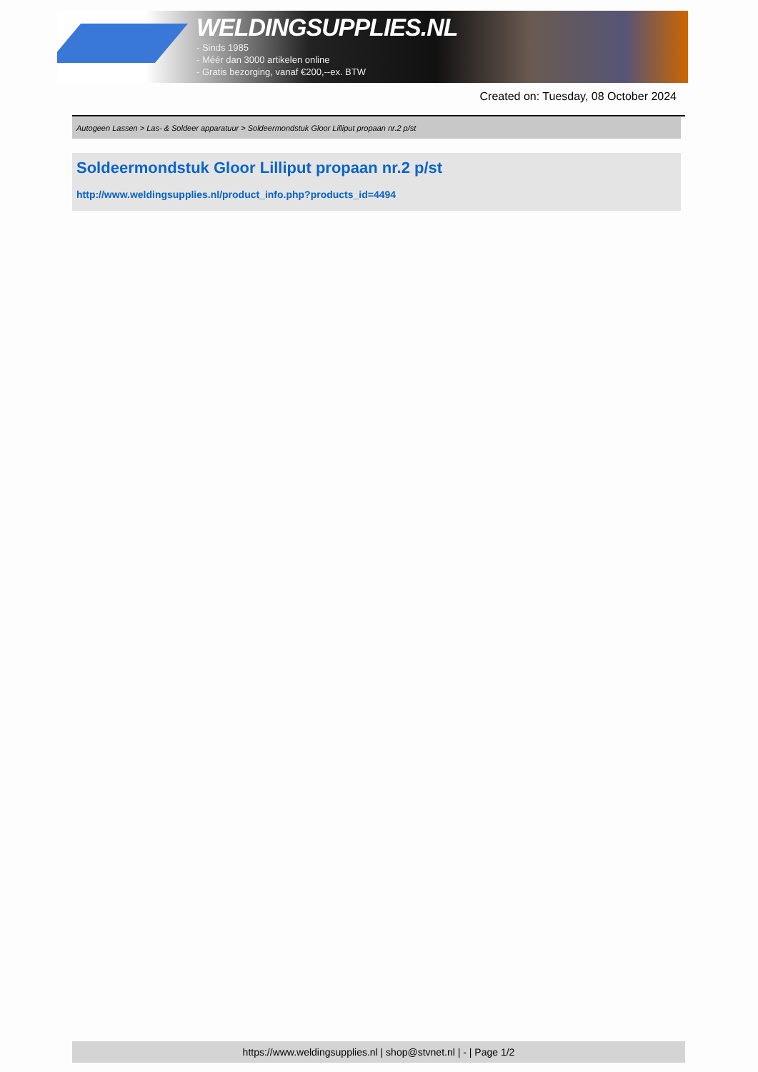WELDINGSUPPLIES.NL
- Sinds 1985
- Méér dan 3000 artikelen online
- Gratis bezorging, vanaf €200,--ex. BTW
Created on: Tuesday, 08 October 2024
Autogeen Lassen > Las- & Soldeer apparatuur > Soldeermondstuk Gloor Lilliput propaan nr.2 p/st
Soldeermondstuk Gloor Lilliput propaan nr.2 p/st
http://www.weldingsupplies.nl/product_info.php?products_id=4494
https://www.weldingsupplies.nl | shop@stvnet.nl | - | Page 1/2